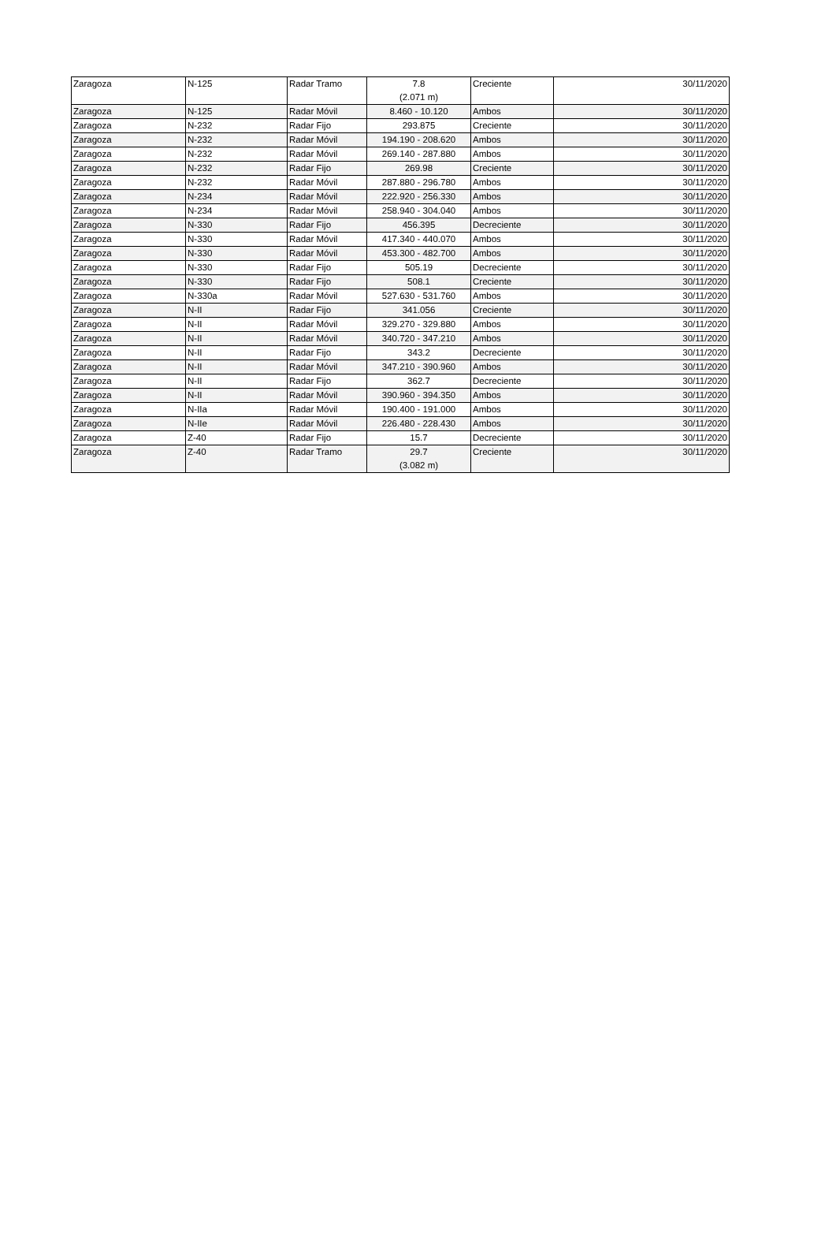| Zaragoza | N-125 | Radar Tramo | 7.8 (2.071 m) | Creciente | 30/11/2020 |
| Zaragoza | N-125 | Radar Móvil | 8.460 - 10.120 | Ambos | 30/11/2020 |
| Zaragoza | N-232 | Radar Fijo | 293.875 | Creciente | 30/11/2020 |
| Zaragoza | N-232 | Radar Móvil | 194.190 - 208.620 | Ambos | 30/11/2020 |
| Zaragoza | N-232 | Radar Móvil | 269.140 - 287.880 | Ambos | 30/11/2020 |
| Zaragoza | N-232 | Radar Fijo | 269.98 | Creciente | 30/11/2020 |
| Zaragoza | N-232 | Radar Móvil | 287.880 - 296.780 | Ambos | 30/11/2020 |
| Zaragoza | N-234 | Radar Móvil | 222.920 - 256.330 | Ambos | 30/11/2020 |
| Zaragoza | N-234 | Radar Móvil | 258.940 - 304.040 | Ambos | 30/11/2020 |
| Zaragoza | N-330 | Radar Fijo | 456.395 | Decreciente | 30/11/2020 |
| Zaragoza | N-330 | Radar Móvil | 417.340 - 440.070 | Ambos | 30/11/2020 |
| Zaragoza | N-330 | Radar Móvil | 453.300 - 482.700 | Ambos | 30/11/2020 |
| Zaragoza | N-330 | Radar Fijo | 505.19 | Decreciente | 30/11/2020 |
| Zaragoza | N-330 | Radar Fijo | 508.1 | Creciente | 30/11/2020 |
| Zaragoza | N-330a | Radar Móvil | 527.630 - 531.760 | Ambos | 30/11/2020 |
| Zaragoza | N-II | Radar Fijo | 341.056 | Creciente | 30/11/2020 |
| Zaragoza | N-II | Radar Móvil | 329.270 - 329.880 | Ambos | 30/11/2020 |
| Zaragoza | N-II | Radar Móvil | 340.720 - 347.210 | Ambos | 30/11/2020 |
| Zaragoza | N-II | Radar Fijo | 343.2 | Decreciente | 30/11/2020 |
| Zaragoza | N-II | Radar Móvil | 347.210 - 390.960 | Ambos | 30/11/2020 |
| Zaragoza | N-II | Radar Fijo | 362.7 | Decreciente | 30/11/2020 |
| Zaragoza | N-II | Radar Móvil | 390.960 - 394.350 | Ambos | 30/11/2020 |
| Zaragoza | N-IIa | Radar Móvil | 190.400 - 191.000 | Ambos | 30/11/2020 |
| Zaragoza | N-IIe | Radar Móvil | 226.480 - 228.430 | Ambos | 30/11/2020 |
| Zaragoza | Z-40 | Radar Fijo | 15.7 | Decreciente | 30/11/2020 |
| Zaragoza | Z-40 | Radar Tramo | 29.7 (3.082 m) | Creciente | 30/11/2020 |